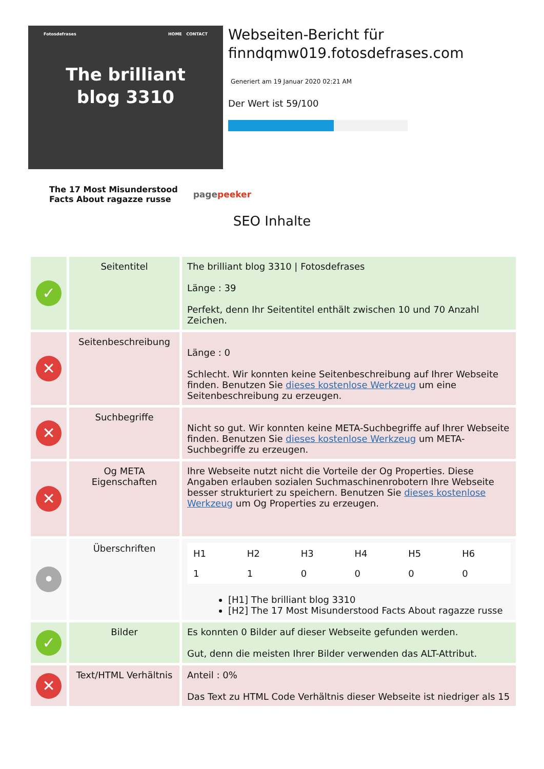Fotosdefrases HOME CONTACT
The brilliant
blog 3310
Webseiten-Bericht für finndqmw019.fotosdefrases.com
Generiert am 19 Januar 2020 02:21 AM
Der Wert ist 59/100
The 17 Most Misunderstood
Facts About ragazze russe pagepeeker
SEO Inhalte
| ✓ | Seitentitel | The brilliant blog 3310 / Fotosdefrases Länge : 39 Perfekt, denn Ihr Seitentitel enthält zwischen 10 und 70 Anzahl Zeichen. |
| ✕ | Seitenbeschreibung | Länge : 0 Schlecht. Wir konnten keine Seitenbeschreibung auf Ihrer Webseite finden. Benutzen Sie dieses kostenlose Werkzeug um eine Seitenbeschreibung zu erzeugen. |
| ✕ | Suchbegriffe | Nicht so gut. Wir konnten keine META-Suchbegriffe auf Ihrer Webseite finden. Benutzen Sie dieses kostenlose Werkzeug um META-Suchbegriffe zu erzeugen. |
| ✕ | Og META Eigenschaften | Ihre Webseite nutzt nicht die Vorteile der Og Properties. Diese Angaben erlauben sozialen Suchmaschinenrobotern Ihre Webseite besser strukturiert zu speichern. Benutzen Sie dieses kostenlose Werkzeug um Og Properties zu erzeugen. |
| • | Überschriften | / H1 / H2 / H3 / H4 / H5 / H6 / / 1 / 1 / 0 / 0 / 0 / 0 / [H1] The brilliant blog 3310 [H2] The 17 Most Misunderstood Facts About ragazze russe |
| ✓ | Bilder | Es konnten 0 Bilder auf dieser Webseite gefunden werden. Gut, denn die meisten Ihrer Bilder verwenden das ALT-Attribut. |
| ✕ | Text/HTML Verhältnis | Anteil : 0% Das Text zu HTML Code Verhältnis dieser Webseite ist niedriger als 15 |